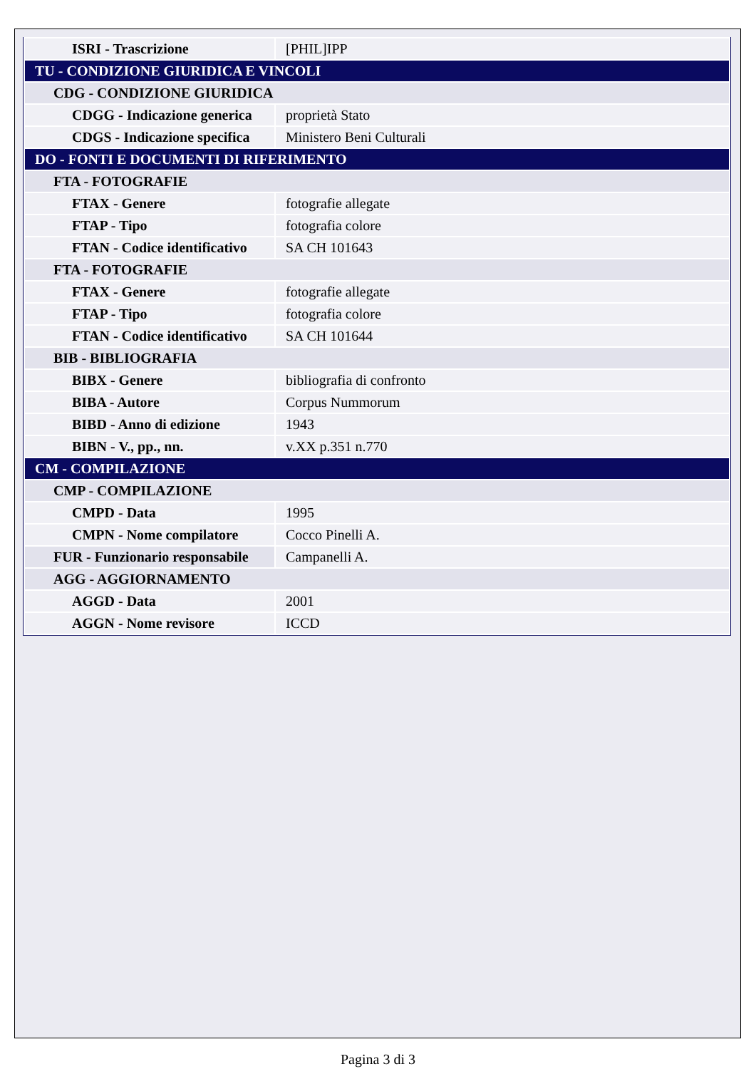| ISRI - Trascrizione | [PHIL]IPP |
| TU - CONDIZIONE GIURIDICA E VINCOLI | |
| CDG - CONDIZIONE GIURIDICA | |
| CDGG - Indicazione generica | proprietà Stato |
| CDGS - Indicazione specifica | Ministero Beni Culturali |
| DO - FONTI E DOCUMENTI DI RIFERIMENTO | |
| FTA - FOTOGRAFIE | |
| FTAX - Genere | fotografie allegate |
| FTAP - Tipo | fotografia colore |
| FTAN - Codice identificativo | SA CH 101643 |
| FTA - FOTOGRAFIE | |
| FTAX - Genere | fotografie allegate |
| FTAP - Tipo | fotografia colore |
| FTAN - Codice identificativo | SA CH 101644 |
| BIB - BIBLIOGRAFIA | |
| BIBX - Genere | bibliografia di confronto |
| BIBA - Autore | Corpus Nummorum |
| BIBD - Anno di edizione | 1943 |
| BIBN - V., pp., nn. | v.XX p.351 n.770 |
| CM - COMPILAZIONE | |
| CMP - COMPILAZIONE | |
| CMPD - Data | 1995 |
| CMPN - Nome compilatore | Cocco Pinelli A. |
| FUR - Funzionario responsabile | Campanelli A. |
| AGG - AGGIORNAMENTO | |
| AGGD - Data | 2001 |
| AGGN - Nome revisore | ICCD |
Pagina 3 di 3